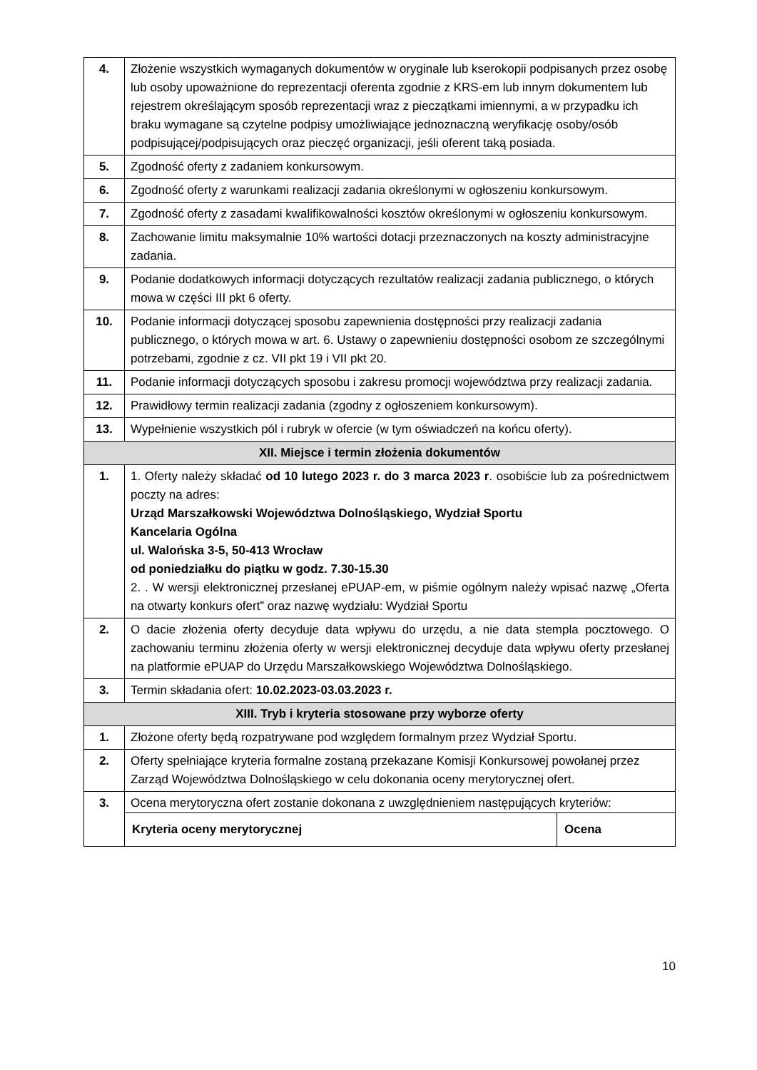| 4. | Złożenie wszystkich wymaganych dokumentów w oryginale lub kserokopii podpisanych przez osobę lub osoby upoważnione do reprezentacji oferenta zgodnie z KRS-em lub innym dokumentem lub rejestrem określającym sposób reprezentacji wraz z pieczątkami imiennymi, a w przypadku ich braku wymagane są czytelne podpisy umożliwiające jednoznaczną weryfikację osoby/osób podpisującej/podpisujących oraz pieczęć organizacji, jeśli oferent taką posiada. |
| 5. | Zgodność oferty z zadaniem konkursowym. |
| 6. | Zgodność oferty z warunkami realizacji zadania określonymi w ogłoszeniu konkursowym. |
| 7. | Zgodność oferty z zasadami kwalifikowalności kosztów określonymi w ogłoszeniu konkursowym. |
| 8. | Zachowanie limitu maksymalnie 10% wartości dotacji przeznaczonych na koszty administracyjne zadania. |
| 9. | Podanie dodatkowych informacji dotyczących rezultatów realizacji zadania publicznego, o których mowa w części III pkt 6 oferty. |
| 10. | Podanie informacji dotyczącej sposobu zapewnienia dostępności przy realizacji zadania publicznego, o których mowa w art. 6. Ustawy o zapewnieniu dostępności osobom ze szczególnymi potrzebami, zgodnie z cz. VII pkt 19 i VII pkt 20. |
| 11. | Podanie informacji dotyczących sposobu i zakresu promocji województwa przy realizacji zadania. |
| 12. | Prawidłowy termin realizacji zadania (zgodny z ogłoszeniem konkursowym). |
| 13. | Wypełnienie wszystkich pól i rubryk w ofercie (w tym oświadczeń na końcu oferty). |
| XII. Miejsce i termin złożenia dokumentów | |
| 1. | 1. Oferty należy składać od 10 lutego 2023 r. do 3 marca 2023 r . osobiście lub za pośrednictwem poczty na adres: Urząd Marszałkowski Województwa Dolnośląskiego, Wydział Sportu Kancelaria Ogólna ul. Walońska 3-5, 50-413 Wrocław od poniedziałku do piątku w godz. 7.30-15.30 2. . W wersji elektronicznej przesłanej ePUAP-em, w piśmie ogólnym należy wpisać nazwę „Oferta na otwarty konkurs ofert” oraz nazwę wydziału: Wydział Sportu |
| 2. | O dacie złożenia oferty decyduje data wpływu do urzędu, a nie data stempla pocztowego. O zachowaniu terminu złożenia oferty w wersji elektronicznej decyduje data wpływu oferty przesłanej na platformie ePUAP do Urzędu Marszałkowskiego Województwa Dolnośląskiego. |
| 3. | Termin składania ofert: 10.02.2023-03.03.2023 r. |
| XIII. Tryb i kryteria stosowane przy wyborze oferty | |
| 1. | Złożone oferty będą rozpatrywane pod względem formalnym przez Wydział Sportu. |
| 2. | Oferty spełniające kryteria formalne zostaną przekazane Komisji Konkursowej powołanej przez Zarząd Województwa Dolnośląskiego w celu dokonania oceny merytorycznej ofert. |
| 3. | Ocena merytoryczna ofert zostanie dokonana z uwzględnieniem następujących kryteriów: / Kryteria oceny merytorycznej / Ocena / / --- / --- / |
10